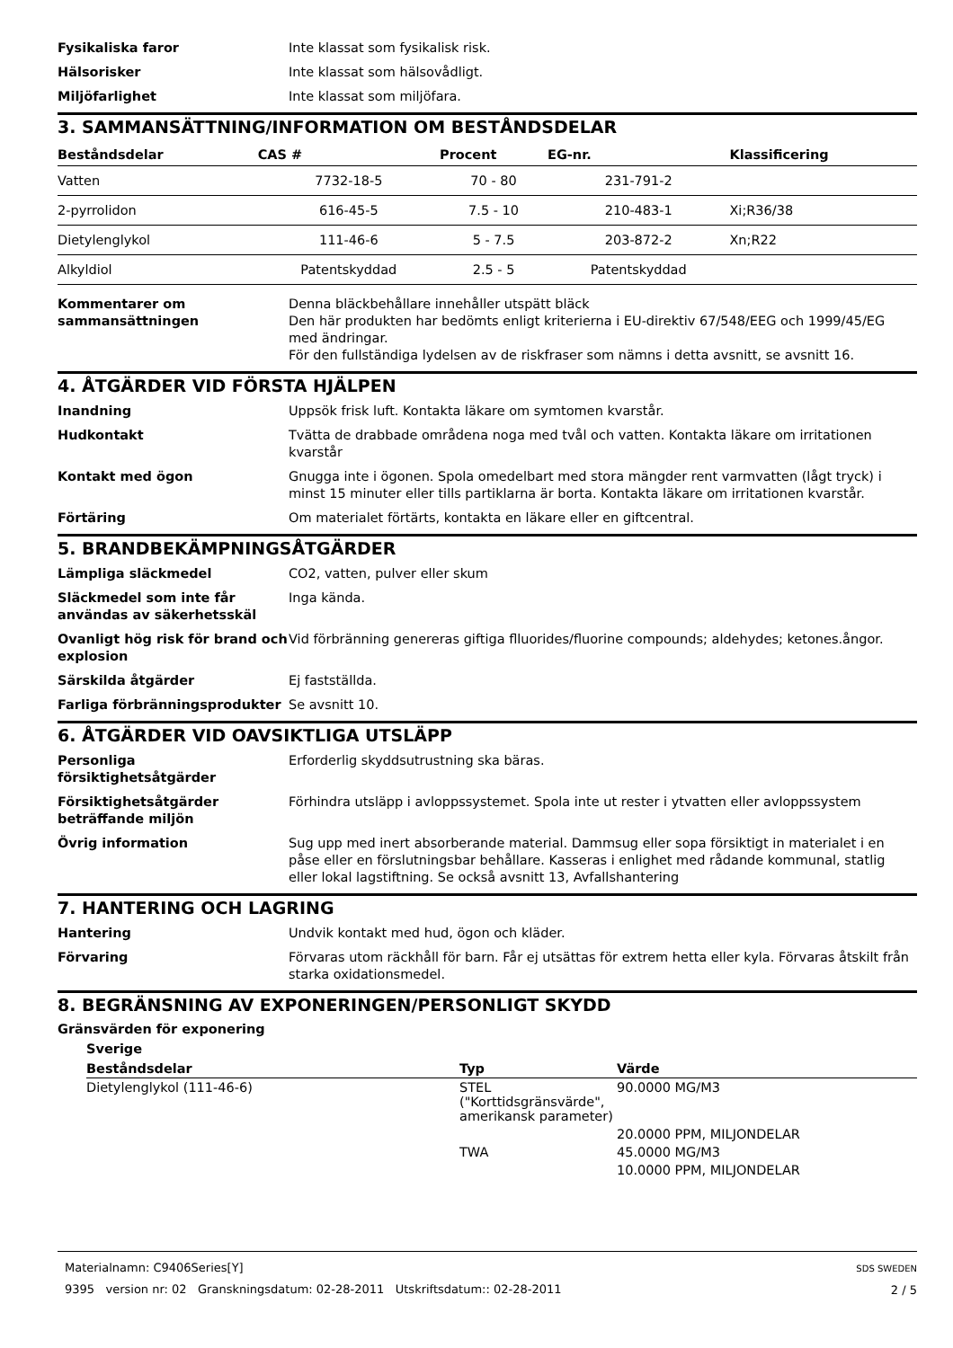Fysikaliska faror Inte klassat som fysikalisk risk.
Hälsorisker Inte klassat som hälsovådligt.
Miljöfarlighet Inte klassat som miljöfara.
3. SAMMANSÄTTNING/INFORMATION OM BESTÅNDSDELAR
| Beståndsdelar | CAS # | Procent | EG-nr. | Klassificering |
| --- | --- | --- | --- | --- |
| Vatten | 7732-18-5 | 70 - 80 | 231-791-2 | |
| 2-pyrrolidon | 616-45-5 | 7.5 - 10 | 210-483-1 | Xi;R36/38 |
| Dietylenglykol | 111-46-6 | 5 - 7.5 | 203-872-2 | Xn;R22 |
| Alkyldiol | Patentskyddad | 2.5 - 5 | Patentskyddad | |
Kommentarer om sammansättningen
Denna bläckbehållare innehåller utspätt bläck
Den här produkten har bedömts enligt kriterierna i EU-direktiv 67/548/EEG och 1999/45/EG med ändringar.
För den fullständiga lydelsen av de riskfraser som nämns i detta avsnitt, se avsnitt 16.
4. ÅTGÄRDER VID FÖRSTA HJÄLPEN
Inandning Uppsök frisk luft. Kontakta läkare om symtomen kvarstår.
Hudkontakt Tvätta de drabbade områdena noga med tvål och vatten. Kontakta läkare om irritationen kvarstår
Kontakt med ögon Gnugga inte i ögonen. Spola omedelbart med stora mängder rent varmvatten (lågt tryck) i minst 15 minuter eller tills partiklarna är borta. Kontakta läkare om irritationen kvarstår.
Förtäring Om materialet förtärts, kontakta en läkare eller en giftcentral.
5. BRANDBEKÄMPNINGSÅTGÄRDER
Lämpliga släckmedel CO2, vatten, pulver eller skum
Släckmedel som inte får användas av säkerhetsskäl
Inga kända.
Ovanligt hög risk för brand och explosion
Vid förbränning genereras giftiga flluorides/fluorine compounds; aldehydes; ketones.ångor.
Särskilda åtgärder Ej fastställda.
Farliga förbränningsprodukter Se avsnitt 10.
6. ÅTGÄRDER VID OAVSIKTLIGA UTSLÄPP
Personliga försiktighetsåtgärder
Erforderlig skyddsutrustning ska bäras.
Försiktighetsåtgärder beträffande miljön
Förhindra utsläpp i avloppssystemet. Spola inte ut rester i ytvatten eller avloppssystem
Övrig information Sug upp med inert absorberande material. Dammsug eller sopa försiktigt in materialet i en påse eller en förslutningsbar behållare. Kasseras i enlighet med rådande kommunal, statlig eller lokal lagstiftning. Se också avsnitt 13, Avfallshantering
7. HANTERING OCH LAGRING
Hantering Undvik kontakt med hud, ögon och kläder.
Förvaring Förvaras utom räckhåll för barn. Får ej utsättas för extrem hetta eller kyla. Förvaras åtskilt från starka oxidationsmedel.
8. BEGRÄNSNING AV EXPONERINGEN/PERSONLIGT SKYDD
Gränsvärden för exponering
Sverige
| Beståndsdelar | Typ | Värde |
| --- | --- | --- |
| Dietylenglykol (111-46-6) | STEL ("Korttidsgränsvärde", amerikansk parameter) | 90.0000 MG/M3 |
| | | 20.0000 PPM, MILJONDELAR |
| | TWA | 45.0000 MG/M3 |
| | | 10.0000 PPM, MILJONDELAR |
Materialnamn: C9406Series[Y]
9395 version nr: 02 Granskningsdatum: 02-28-2011 Utskriftsdatum:: 02-28-2011
SDS SWEDEN
2 / 5